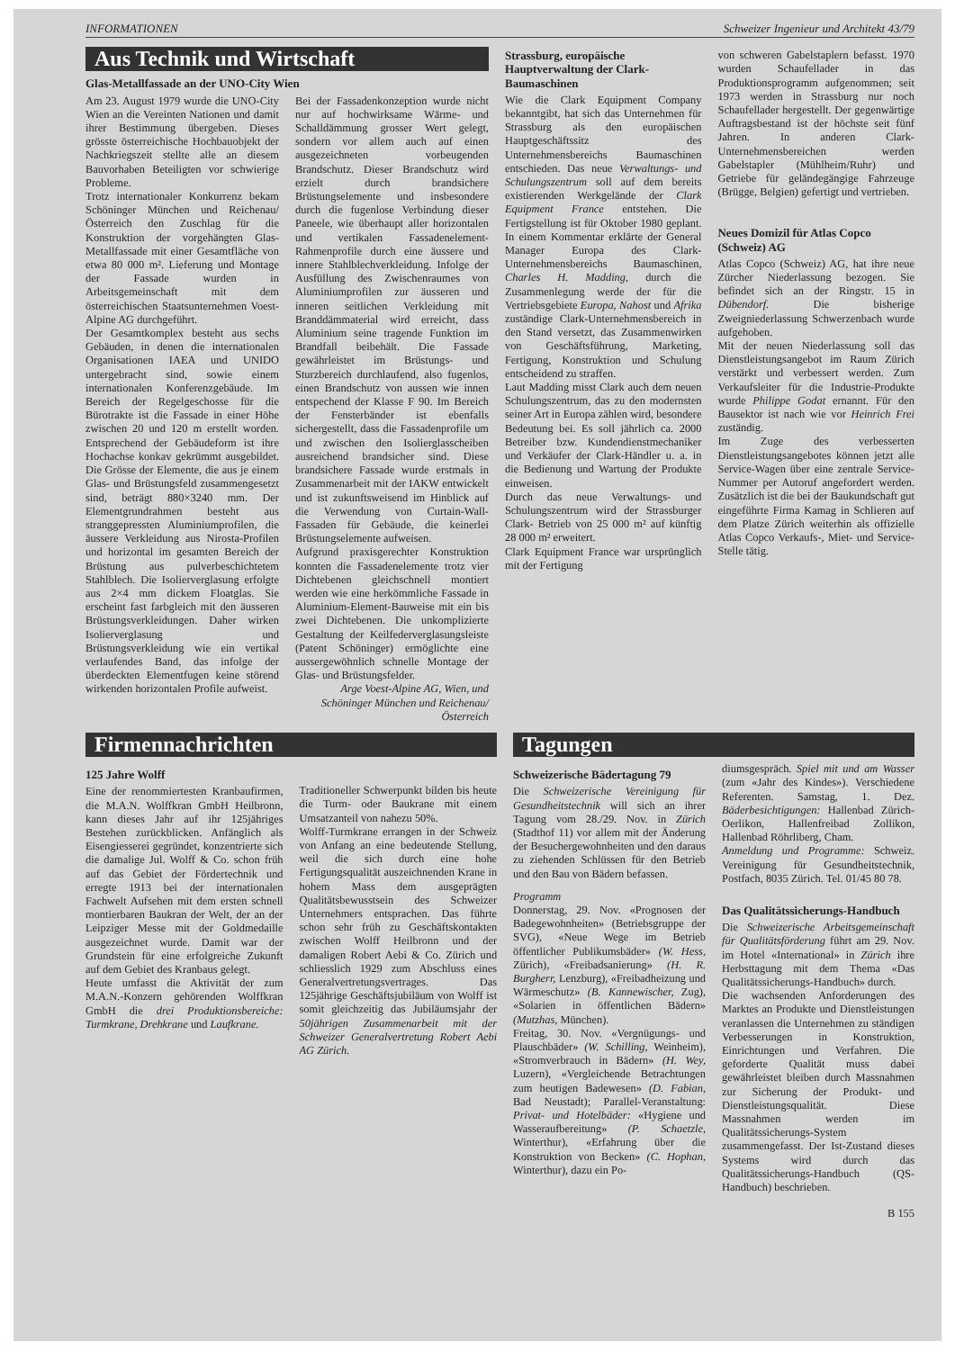INFORMATIONEN Schweizer Ingenieur und Architekt 43/79
Aus Technik und Wirtschaft
Glas-Metallfassade an der UNO-City Wien
Am 23. August 1979 wurde die UNO-City Wien an die Vereinten Nationen und damit ihrer Bestimmung übergeben. Dieses grösste österreichische Hochbauobjekt der Nachkriegszeit stellte alle an diesem Bauvorhaben Beteiligten vor schwierige Probleme.
Trotz internationaler Konkurrenz bekam Schöninger München und Reichenau/Österreich den Zuschlag für die Konstruktion der vorgehängten Glas-Metallfassade mit einer Gesamtfläche von etwa 80 000 m². Lieferung und Montage der Fassade wurden in Arbeitsgemeinschaft mit dem österreichischen Staatsunternehmen Voest-Alpine AG durchgeführt.
Der Gesamtkomplex besteht aus sechs Gebäuden, in denen die internationalen Organisationen IAEA und UNIDO untergebracht sind, sowie einem internationalen Konferenzgebäude. Im Bereich der Regelgeschosse für die Bürotrakte ist die Fassade in einer Höhe zwischen 20 und 120 m erstellt worden. Entsprechend der Gebäudeform ist ihre Hochachse konkav gekrümmt ausgebildet. Die Grösse der Elemente, die aus je einem Glas- und Brüstungsfeld zusammengesetzt sind, beträgt 880×3240 mm. Der Elementgrundrahmen besteht aus stranggepressten Aluminiumprofilen, die äussere Verkleidung aus Nirosta-Profilen und horizontal im gesamten Bereich der Brüstung aus pulverbeschichtetem Stahlblech. Die Isolierverglasung erfolgte aus 2×4 mm dickem Floatglas. Sie erscheint fast farbgleich mit den äusseren Brüstungsverkleidungen. Daher wirken Isolierverglasung und Brüstungsverkleidung wie ein vertikal verlaufendes Band, das infolge der überdeckten Elementfugen keine störend wirkenden horizontalen Profile aufweist.
Bei der Fassadenkonzeption wurde nicht nur auf hochwirksame Wärme- und Schalldämmung grosser Wert gelegt, sondern vor allem auch auf einen ausgezeichneten vorbeugenden Brandschutz. Dieser Brandschutz wird erzielt durch brandsichere Brüstungselemente und insbesondere durch die fugenlose Verbindung dieser Paneele, wie überhaupt aller horizontalen und vertikalen Fassadenelement-Rahmenprofile durch eine äussere und innere Stahlblechverkleidung. Infolge der Ausfüllung des Zwischenraumes von Aluminiumprofilen zur äusseren und inneren seitlichen Verkleidung mit Branddämmaterial wird erreicht, dass Aluminium seine tragende Funktion im Brandfall beibehält. Die Fassade gewährleistet im Brüstungs- und Sturzbereich durchlaufend, also fugenlos, einen Brandschutz von aussen wie innen entspechend der Klasse F 90. Im Bereich der Fensterbänder ist ebenfalls sichergestellt, dass die Fassadenprofile um und zwischen den Isolierglasscheiben ausreichend brandsicher sind. Diese brandsichere Fassade wurde erstmals in Zusammenarbeit mit der IAKW entwickelt und ist zukunftsweisend im Hinblick auf die Verwendung von Curtain-Wall-Fassaden für Gebäude, die keinerlei Brüstungselemente aufweisen.
Aufgrund praxisgerechter Konstruktion konnten die Fassadenelemente trotz vier Dichtebenen gleichschnell montiert werden wie eine herkömmliche Fassade in Aluminium-Element-Bauweise mit ein bis zwei Dichtebenen. Die unkomplizierte Gestaltung der Keilfederverglasungsleiste (Patent Schöninger) ermöglichte eine aussergewöhnlich schnelle Montage der Glas- und Brüstungsfelder.
Arge Voest-Alpine AG, Wien, und Schöninger München und Reichenau/Österreich
Strassburg, europäische Hauptverwaltung der Clark-Baumaschinen
Wie die Clark Equipment Company bekanntgibt, hat sich das Unternehmen für Strassburg als den europäischen Hauptgeschäftssitz des Unternehmensbereichs Baumaschinen entschieden. Das neue Verwaltungs- und Schulungszentrum soll auf dem bereits existierenden Werkgelände der Clark Equipment France entstehen. Die Fertigstellung ist für Oktober 1980 geplant. In einem Kommentar erklärte der General Manager Europa des Clark-Unternehmensbereichs Baumaschinen, Charles H. Madding, durch die Zusammenlegung werde der für die Vertriebsgebiete Europa, Nahost und Afrika zuständige Clark-Unternehmensbereich in den Stand versetzt, das Zusammenwirken von Geschäftsführung, Marketing, Fertigung, Konstruktion und Schulung entscheidend zu straffen.
Laut Madding misst Clark auch dem neuen Schulungszentrum, das zu den modernsten seiner Art in Europa zählen wird, besondere Bedeutung bei. Es soll jährlich ca. 2000 Betreiber bzw. Kundendienstmechaniker und Verkäufer der Clark-Händler u. a. in die Bedienung und Wartung der Produkte einweisen.
Durch das neue Verwaltungs- und Schulungszentrum wird der Strassburger Clark- Betrieb von 25 000 m² auf künftig 28 000 m² erweitert.
Clark Equipment France war ursprünglich mit der Fertigung
von schweren Gabelstaplern befasst. 1970 wurden Schaufellader in das Produktionsprogramm aufgenommen; seit 1973 werden in Strassburg nur noch Schaufellader hergestellt. Der gegenwärtige Auftragsbestand ist der höchste seit fünf Jahren. In anderen Clark-Unternehmensbereichen werden Gabelstapler (Mühlheim/Ruhr) und Getriebe für geländegängige Fahrzeuge (Brügge, Belgien) gefertigt und vertrieben.
Neues Domizil für Atlas Copco (Schweiz) AG
Atlas Copco (Schweiz) AG, hat ihre neue Zürcher Niederlassung bezogen. Sie befindet sich an der Ringstr. 15 in Dübendorf. Die bisherige Zweigniederlassung Schwerzenbach wurde aufgehoben.
Mit der neuen Niederlassung soll das Dienstleistungsangebot im Raum Zürich verstärkt und verbessert werden. Zum Verkaufsleiter für die Industrie-Produkte wurde Philippe Godat ernannt. Für den Bausektor ist nach wie vor Heinrich Frei zuständig.
Im Zuge des verbesserten Dienstleistungsangebotes können jetzt alle Service-Wagen über eine zentrale Service-Nummer per Autoruf angefordert werden. Zusätzlich ist die bei der Baukundschaft gut eingeführte Firma Kamag in Schlieren auf dem Platze Zürich weiterhin als offizielle Atlas Copco Verkaufs-, Miet- und Service-Stelle tätig.
Firmennachrichten
125 Jahre Wolff
Eine der renommiertesten Kranbaufirmen, die M.A.N. Wolffkran GmbH Heilbronn, kann dieses Jahr auf ihr 125jähriges Bestehen zurückblicken. Anfänglich als Eisengiesserei gegründet, konzentrierte sich die damalige Jul. Wolff & Co. schon früh auf das Gebiet der Fördertechnik und erregte 1913 bei der internationalen Fachwelt Aufsehen mit dem ersten schnell montierbaren Baukran der Welt, der an der Leipziger Messe mit der Goldmedaille ausgezeichnet wurde. Damit war der Grundstein für eine erfolgreiche Zukunft auf dem Gebiet des Kranbaus gelegt.
Heute umfasst die Aktivität der zum M.A.N.-Konzern gehörenden Wolffkran GmbH die drei Produktionsbereiche: Turmkrane, Drehkrane und Laufkrane.
Traditioneller Schwerpunkt bilden bis heute die Turm- oder Baukrane mit einem Umsatzanteil von nahezu 50%.
Wolff-Turmkrane errangen in der Schweiz von Anfang an eine bedeutende Stellung, weil die sich durch eine hohe Fertigungsqualität auszeichnenden Krane in hohem Mass dem ausgeprägten Qualitätsbewusstsein des Schweizer Unternehmers entsprachen. Das führte schon sehr früh zu Geschäftskontakten zwischen Wolff Heilbronn und der damaligen Robert Aebi & Co. Zürich und schliesslich 1929 zum Abschluss eines Generalvertretungsvertrages. Das 125jährige Geschäftsjubiläum von Wolff ist somit gleichzeitig das Jubiläumsjahr der 50jährigen Zusammenarbeit mit der Schweizer Generalvertretung Robert Aebi AG Zürich.
Tagungen
Schweizerische Bädertagung 79
Die Schweizerische Vereinigung für Gesundheitstechnik will sich an ihrer Tagung vom 28./29. Nov. in Zürich (Stadthof 11) vor allem mit der Änderung der Besuchergewohnheiten und den daraus zu ziehenden Schlüssen für den Betrieb und den Bau von Bädern befassen.
Programm
Donnerstag, 29. Nov. «Prognosen der Badegewohnheiten» (Betriebsgruppe der SVG), «Neue Wege im Betrieb öffentlicher Publikumsbäder» (W. Hess, Zürich), «Freibadsanierung» (H. R. Burgherr, Lenzburg), «Freibadheizung und Wärmeschutz» (B. Kannewischer, Zug), «Solarien in öffentlichen Bädern» (Mutzhas, München).
Freitag, 30. Nov. «Vergnügungs- und Plauschbäder» (W. Schilling, Weinheim), «Stromverbrauch in Bädern» (H. Wey, Luzern), «Vergleichende Betrachtungen zum heutigen Badewesen» (D. Fabian, Bad Neustadt); Parallel-Veranstaltung: Privat- und Hotelbäder: «Hygiene und Wasseraufbereitung» (P. Schaetzle, Winterthur), «Erfahrung über die Konstruktion von Becken» (C. Hophan, Winterthur), dazu ein Po-
diumsgespräch. Spiel mit und am Wasser (zum «Jahr des Kindes»). Verschiedene Referenten. Samstag, 1. Dez. Bäderbesichtigungen: Hallenbad Zürich-Oerlikon, Hallenfreibad Zollikon, Hallenbad Röhrliberg, Cham.
Anmeldung und Programme: Schweiz. Vereinigung für Gesundheitstechnik, Postfach, 8035 Zürich. Tel. 01/45 80 78.
Das Qualitätssicherungs-Handbuch
Die Schweizerische Arbeitsgemeinschaft für Qualitätsförderung führt am 29. Nov. im Hotel «International» in Zürich ihre Herbsttagung mit dem Thema «Das Qualitätssicherungs-Handbuch» durch.
Die wachsenden Anforderungen des Marktes an Produkte und Dienstleistungen veranlassen die Unternehmen zu ständigen Verbesserungen in Konstruktion, Einrichtungen und Verfahren. Die geforderte Qualität muss dabei gewährleistet bleiben durch Massnahmen zur Sicherung der Produkt- und Dienstleistungsqualität. Diese Massnahmen werden im Qualitätssicherungs-System zusammengefasst. Der Ist-Zustand dieses Systems wird durch das Qualitätssicherungs-Handbuch (QS-Handbuch) beschrieben.
B 155